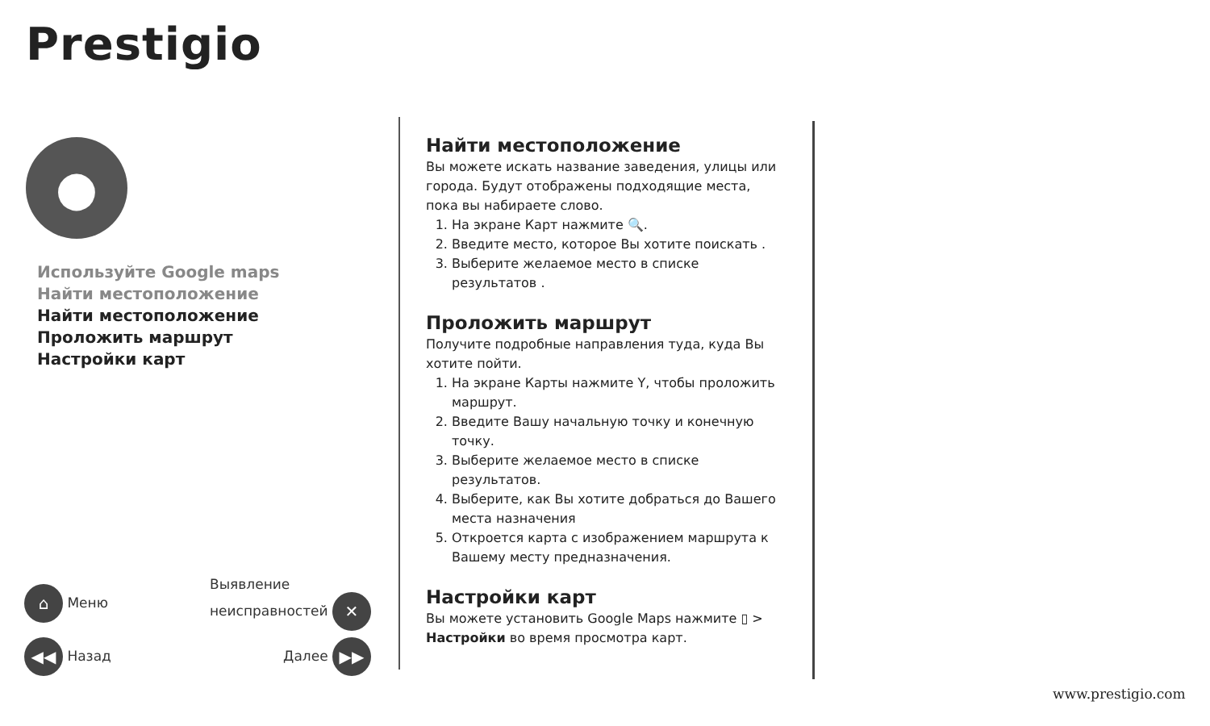Prestigio
●
Используйте Google maps
Найти местоположение
Найти местоположение
Проложить маршрут
Настройки карт
⌂ Меню Выявление
неисправностей ✕
◀◀ Назад Далее ▶▶
Найти местоположение
Вы можете искать название заведения, улицы или города. Будут отображены подходящие места, пока вы набираете слово.
1. На экране Карт нажмите 🔍.
2. Введите место, которое Вы хотите поискать .
3. Выберите желаемое место в списке результатов .
Проложить маршрут
Получите подробные направления туда, куда Вы хотите пойти.
1. На экране Карты нажмите Y, чтобы проложить маршрут.
2. Введите Вашу начальную точку и конечную точку.
3. Выберите желаемое место в списке результатов.
4. Выберите, как Вы хотите добраться до Вашего места назначения
5. Откроется карта с изображением маршрута к Вашему месту предназначения.
Настройки карт
Вы можете установить Google Maps нажмите ▯ > Настройки во время просмотра карт.
www.prestigio.com